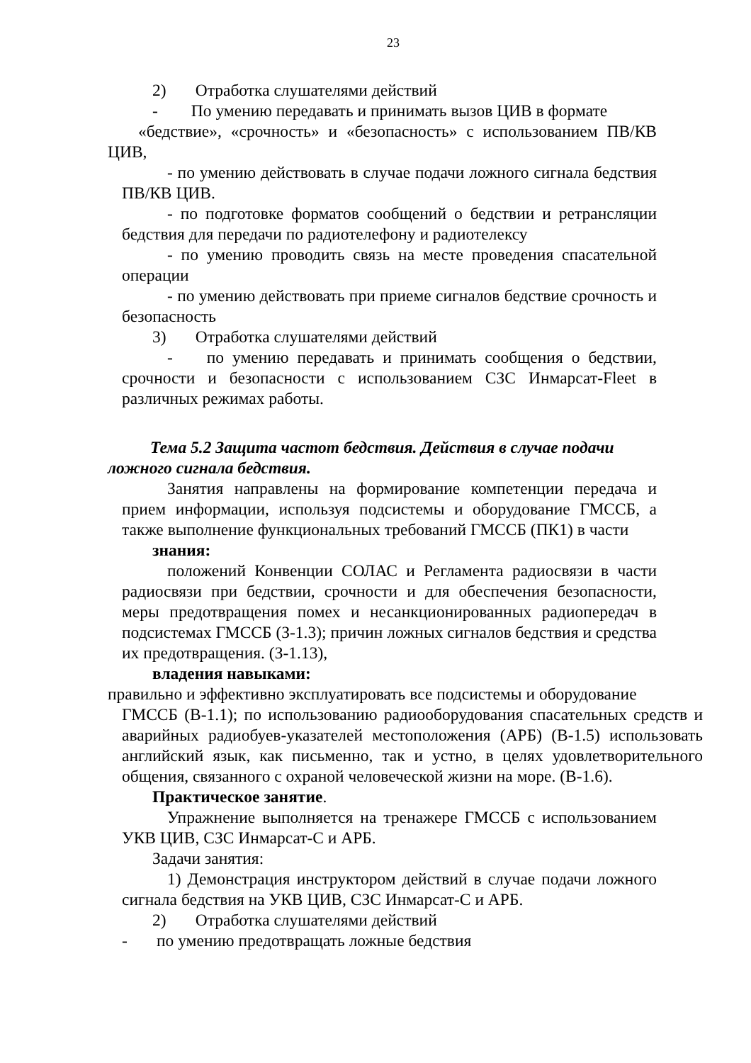23
2) Отработка слушателями действий
- По умению передавать и принимать вызов ЦИВ в формате
«бедствие», «срочность» и «безопасность» с использованием ПВ/КВ ЦИВ,
- по умению действовать в случае подачи ложного сигнала бедствия ПВ/КВ ЦИВ.
- по подготовке форматов сообщений о бедствии и ретрансляции бедствия для передачи по радиотелефону и радиотелексу
- по умению проводить связь на месте проведения спасательной операции
- по умению действовать при приеме сигналов бедствие срочность и безопасность
3) Отработка слушателями действий
- по умению передавать и принимать сообщения о бедствии, срочности и безопасности с использованием СЗС Инмарсат-Fleet в различных режимах работы.
Тема 5.2 Защита частот бедствия. Действия в случае подачи ложного сигнала бедствия.
Занятия направлены на формирование компетенции передача и прием информации, используя подсистемы и оборудование ГМССБ, а также выполнение функциональных требований ГМССБ (ПК1) в части
знания:
положений Конвенции СОЛАС и Регламента радиосвязи в части радиосвязи при бедствии, срочности и для обеспечения безопасности, меры предотвращения помех и несанкционированных радиопередач в подсистемах ГМССБ (З-1.3); причин ложных сигналов бедствия и средства их предотвращения. (З-1.13),
владения навыками:
правильно и эффективно эксплуатировать все подсистемы и оборудование
ГМССБ (В-1.1); по использованию радиооборудования спасательных средств и аварийных радиобуев-указателей местоположения (АРБ) (В-1.5) использовать английский язык, как письменно, так и устно, в целях удовлетворительного общения, связанного с охраной человеческой жизни на море. (В-1.6).
Практическое занятие.
Упражнение выполняется на тренажере ГМССБ с использованием УКВ ЦИВ, СЗС Инмарсат-С и АРБ.
Задачи занятия:
1) Демонстрация инструктором действий в случае подачи ложного сигнала бедствия на УКВ ЦИВ, СЗС Инмарсат-С и АРБ.
2) Отработка слушателями действий
- по умению предотвращать ложные бедствия